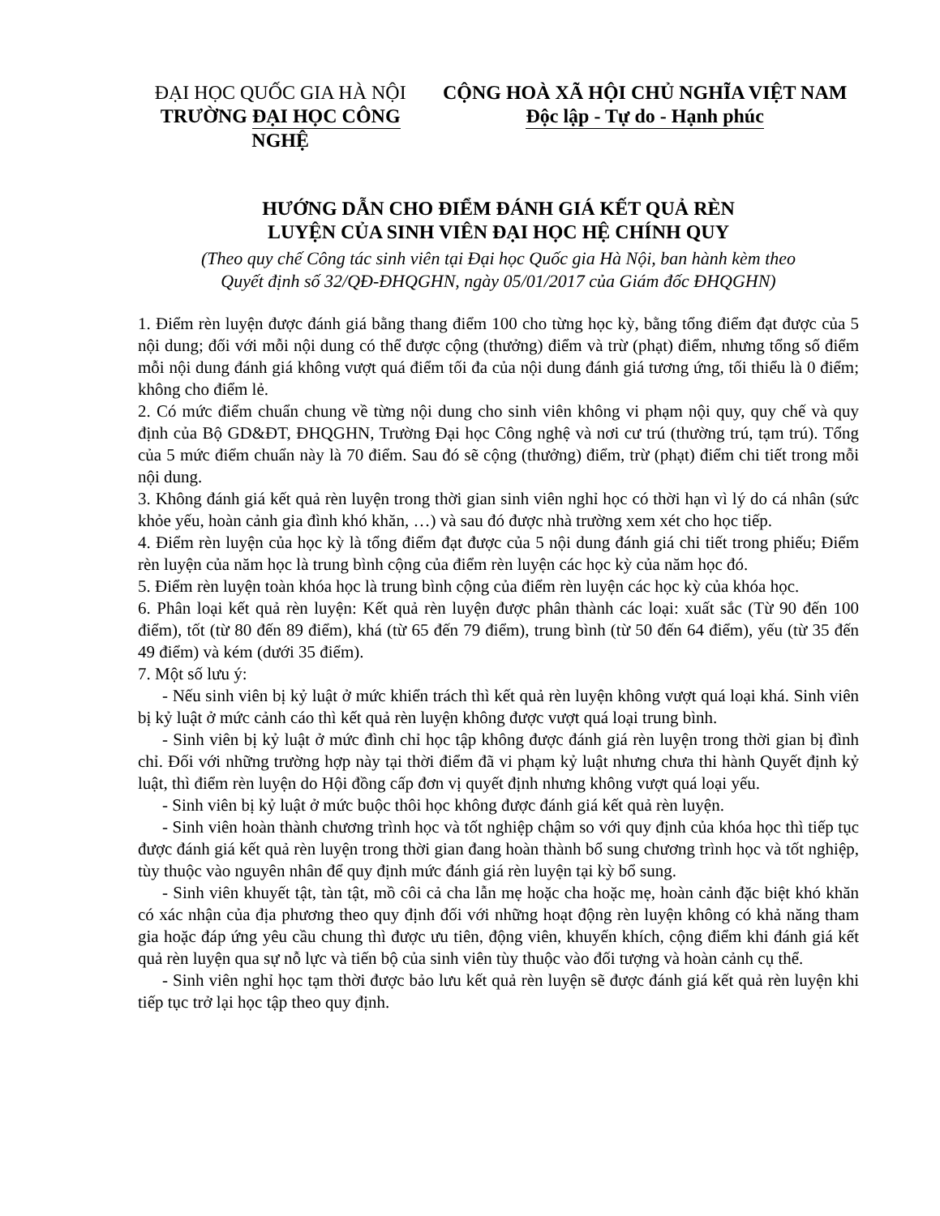ĐẠI HỌC QUỐC GIA HÀ NỘI
TRƯỜNG ĐẠI HỌC CÔNG NGHỆ
CỘNG HOÀ XÃ HỘI CHỦ NGHĨA VIỆT NAM
Độc lập - Tự do - Hạnh phúc
HƯỚNG DẪN CHO ĐIỂM ĐÁNH GIÁ KẾT QUẢ RÈN
LUYỆN CỦA SINH VIÊN ĐẠI HỌC HỆ CHÍNH QUY
(Theo quy chế Công tác sinh viên tại Đại học Quốc gia Hà Nội, ban hành kèm theo
Quyết định số 32/QĐ-ĐHQGHN, ngày 05/01/2017 của Giám đốc ĐHQGHN)
1. Điểm rèn luyện được đánh giá bằng thang điểm 100 cho từng học kỳ, bằng tổng điểm đạt được của 5 nội dung; đối với mỗi nội dung có thể được cộng (thưởng) điểm và trừ (phạt) điểm, nhưng tổng số điểm mỗi nội dung đánh giá không vượt quá điểm tối đa của nội dung đánh giá tương ứng, tối thiểu là 0 điểm; không cho điểm lẻ.
2. Có mức điểm chuẩn chung về từng nội dung cho sinh viên không vi phạm nội quy, quy chế và quy định của Bộ GD&ĐT, ĐHQGHN, Trường Đại học Công nghệ và nơi cư trú (thường trú, tạm trú). Tổng của 5 mức điểm chuẩn này là 70 điểm. Sau đó sẽ cộng (thưởng) điểm, trừ (phạt) điểm chi tiết trong mỗi nội dung.
3. Không đánh giá kết quả rèn luyện trong thời gian sinh viên nghỉ học có thời hạn vì lý do cá nhân (sức khỏe yếu, hoàn cảnh gia đình khó khăn, …) và sau đó được nhà trường xem xét cho học tiếp.
4. Điểm rèn luyện của học kỳ là tổng điểm đạt được của 5 nội dung đánh giá chi tiết trong phiếu; Điểm rèn luyện của năm học là trung bình cộng của điểm rèn luyện các học kỳ của năm học đó.
5. Điểm rèn luyện toàn khóa học là trung bình cộng của điểm rèn luyện các học kỳ của khóa học.
6. Phân loại kết quả rèn luyện: Kết quả rèn luyện được phân thành các loại: xuất sắc (Từ 90 đến 100 điểm), tốt (từ 80 đến 89 điểm), khá (từ 65 đến 79 điểm), trung bình (từ 50 đến 64 điểm), yếu (từ 35 đến 49 điểm) và kém (dưới 35 điểm).
7. Một số lưu ý:
- Nếu sinh viên bị kỷ luật ở mức khiển trách thì kết quả rèn luyện không vượt quá loại khá. Sinh viên bị kỷ luật ở mức cảnh cáo thì kết quả rèn luyện không được vượt quá loại trung bình.
- Sinh viên bị kỷ luật ở mức đình chỉ học tập không được đánh giá rèn luyện trong thời gian bị đình chỉ. Đối với những trường hợp này tại thời điểm đã vi phạm kỷ luật nhưng chưa thi hành Quyết định kỷ luật, thì điểm rèn luyện do Hội đồng cấp đơn vị quyết định nhưng không vượt quá loại yếu.
- Sinh viên bị kỷ luật ở mức buộc thôi học không được đánh giá kết quả rèn luyện.
- Sinh viên hoàn thành chương trình học và tốt nghiệp chậm so với quy định của khóa học thì tiếp tục được đánh giá kết quả rèn luyện trong thời gian đang hoàn thành bổ sung chương trình học và tốt nghiệp, tùy thuộc vào nguyên nhân để quy định mức đánh giá rèn luyện tại kỳ bổ sung.
- Sinh viên khuyết tật, tàn tật, mồ côi cả cha lẫn mẹ hoặc cha hoặc mẹ, hoàn cảnh đặc biệt khó khăn có xác nhận của địa phương theo quy định đối với những hoạt động rèn luyện không có khả năng tham gia hoặc đáp ứng yêu cầu chung thì được ưu tiên, động viên, khuyến khích, cộng điểm khi đánh giá kết quả rèn luyện qua sự nỗ lực và tiến bộ của sinh viên tùy thuộc vào đối tượng và hoàn cảnh cụ thể.
- Sinh viên nghỉ học tạm thời được bảo lưu kết quả rèn luyện sẽ được đánh giá kết quả rèn luyện khi tiếp tục trở lại học tập theo quy định.